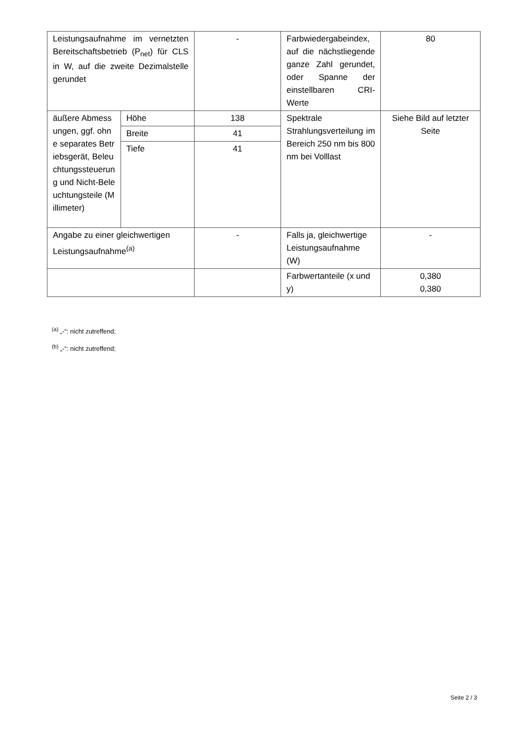| Leistungsaufnahme im vernetzten Bereitschaftsbetrieb (P<sub>net</sub>) für CLS in W, auf die zweite Dezimalstelle gerundet | | - | Farbwiedergabeindex, auf die nächstliegende ganze Zahl gerundet, oder Spanne der einstellbaren CRI-Werte | 80 |
| äußere Abmessungen, ggf. ohne separates Betriebsgerät, Beleuchtungssteuerung und Nicht-Beleuchtungsteile (Millimeter) | Höhe | 138 | Spektrale Strahlungsverteilung im Bereich 250 nm bis 800 nm bei Volllast | Siehe Bild auf letzter Seite |
| | Breite | 41 | | |
| | Tiefe | 41 | | |
| Angabe zu einer gleichwertigen Leistungsaufnahme<sup>(a)</sup> | | - | Falls ja, gleichwertige Leistungsaufnahme (W) | - |
| | | | Farbwertanteile (x und y) | 0,380 0,380 |
<sup>(a)</sup> „-“: nicht zutreffend;
<sup>(b)</sup> „-“: nicht zutreffend;
Seite 2 / 3